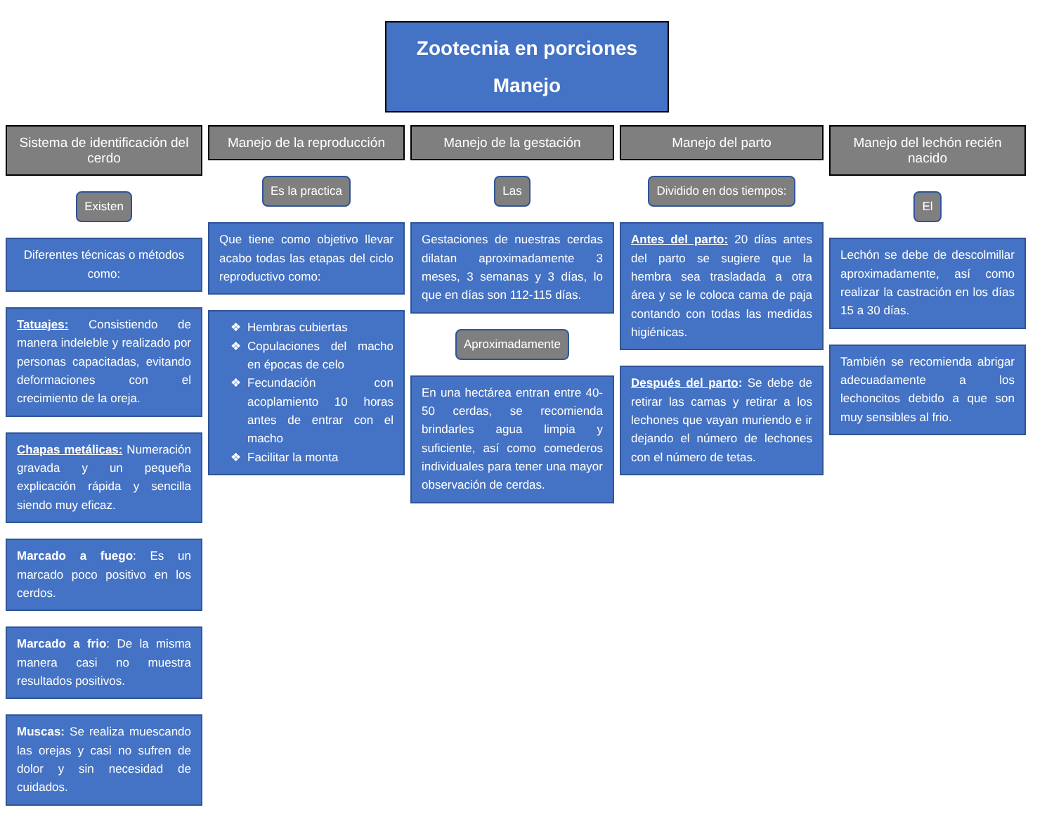Zootecnia en porciones
Manejo
Sistema de identificación del cerdo
Existen
Diferentes técnicas o métodos como:
Tatuajes: Consistiendo de manera indeleble y realizado por personas capacitadas, evitando deformaciones con el crecimiento de la oreja.
Chapas metálicas: Numeración gravada y un pequeña explicación rápida y sencilla siendo muy eficaz.
Marcado a fuego: Es un marcado poco positivo en los cerdos.
Marcado a frio: De la misma manera casi no muestra resultados positivos.
Muscas: Se realiza muescando las orejas y casi no sufren de dolor y sin necesidad de cuidados.
Manejo de la reproducción
Es la practica
Que tiene como objetivo llevar acabo todas las etapas del ciclo reproductivo como:
Hembras cubiertas
Copulaciones del macho en épocas de celo
Fecundación con acoplamiento 10 horas antes de entrar con el macho
Facilitar la monta
Manejo de la gestación
Las
Gestaciones de nuestras cerdas dilatan aproximadamente 3 meses, 3 semanas y 3 días, lo que en días son 112-115 días.
Aproximadamente
En una hectárea entran entre 40-50 cerdas, se recomienda brindarles agua limpia y suficiente, así como comederos individuales para tener una mayor observación de cerdas.
Manejo del parto
Dividido en dos tiempos:
Antes del parto: 20 días antes del parto se sugiere que la hembra sea trasladada a otra área y se le coloca cama de paja contando con todas las medidas higiénicas.
Después del parto: Se debe de retirar las camas y retirar a los lechones que vayan muriendo e ir dejando el número de lechones con el número de tetas.
Manejo del lechón recién nacido
El
Lechón se debe de descolmillar aproximadamente, así como realizar la castración en los días 15 a 30 días.
También se recomienda abrigar adecuadamente a los lechoncitos debido a que son muy sensibles al frio.